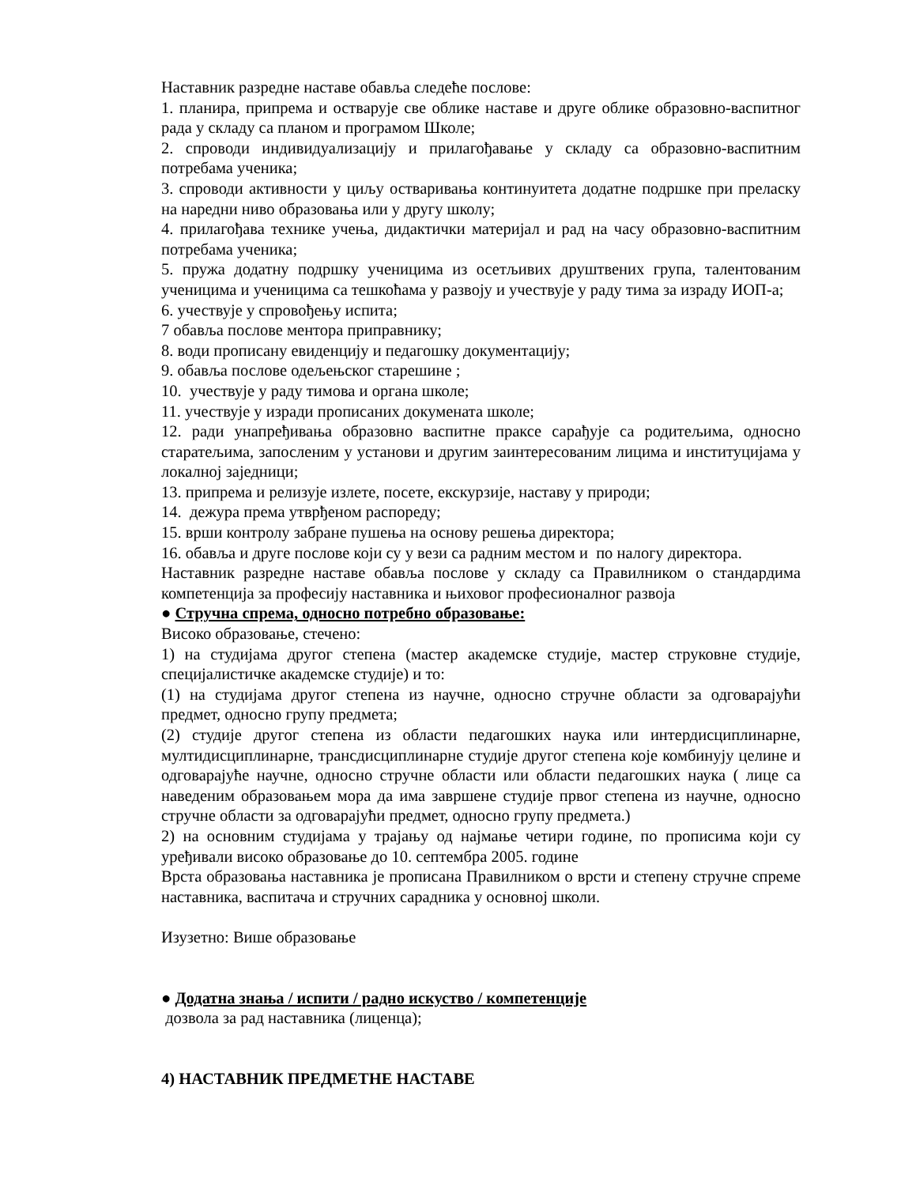Наставник разредне наставе обавља следеће послове:
1. планира, припрема и остварује све облике наставе и друге облике образовно-васпитног рада у складу са планом и програмом Школе;
2. спроводи индивидуализацију и прилагођавање у складу са образовно-васпитним потребама ученика;
3. спроводи активности у циљу остваривања континуитета додатне подршке при преласку на наредни ниво образовања или у другу школу;
4. прилагођава технике учења, дидактички материјал и рад на часу образовно-васпитним потребама ученика;
5. пружа додатну подршку ученицима из осетљивих друштвених група, талентованим ученицима и ученицима са тешкоћама у развоју и учествује у раду тима за израду ИОП-а;
6. учествује у спровођењу испита;
7 обавља послове ментора приправнику;
8. води прописану евиденцију и педагошку документацију;
9. обавља послове одељењског старешине ;
10. учествује у раду тимова и органа школе;
11. учествује у изради прописаних докумената школе;
12. ради унапређивања образовно васпитне праксе сарађује са родитељима, односно старатељима, запосленим у установи и другим заинтересованим лицима и институцијама у локалној заједници;
13. припрема и релизује излете, посете, екскурзије, наставу у природи;
14. дежура према утврђеном распореду;
15. врши контролу забране пушења на основу решења директора;
16. обавља и друге послове који су у вези са радним местом и по налогу директора.
Наставник разредне наставе обавља послове у складу са Правилником о стандардима компетенција за професију наставника и њиховог професионалног развоја
● Стручна спрема, односно потребно образовање:
Високо образовање, стечено:
1) на студијама другог степена (мастер академске студије, мастер струковне студије, специјалистичке академске студије) и то:
(1) на студијама другог степена из научне, односно стручне области за одговарајући предмет, односно групу предмета;
(2) студије другог степена из области педагошких наука или интердисциплинарне, мултидисциплинарне, трансдисциплинарне студије другог степена које комбинују целине и одговарајуће научне, односно стручне области или области педагошких наука ( лице са наведеним образовањем мора да има завршене студије првог степена из научне, односно стручне области за одговарајући предмет, односно групу предмета.)
2) на основним студијама у трајању од најмање четири године, по прописима који су уређивали високо образовање до 10. септембра 2005. године
Врста образовања наставника је прописана Правилником о врсти и степену стручне спреме наставника, васпитача и стручних сарадника у основној школи.
Изузетно: Више образовање
● Додатна знања / испити / радно искуство / компетенције
дозвола за рад наставника (лиценца);
4) НАСТАВНИК ПРЕДМЕТНЕ НАСТАВЕ